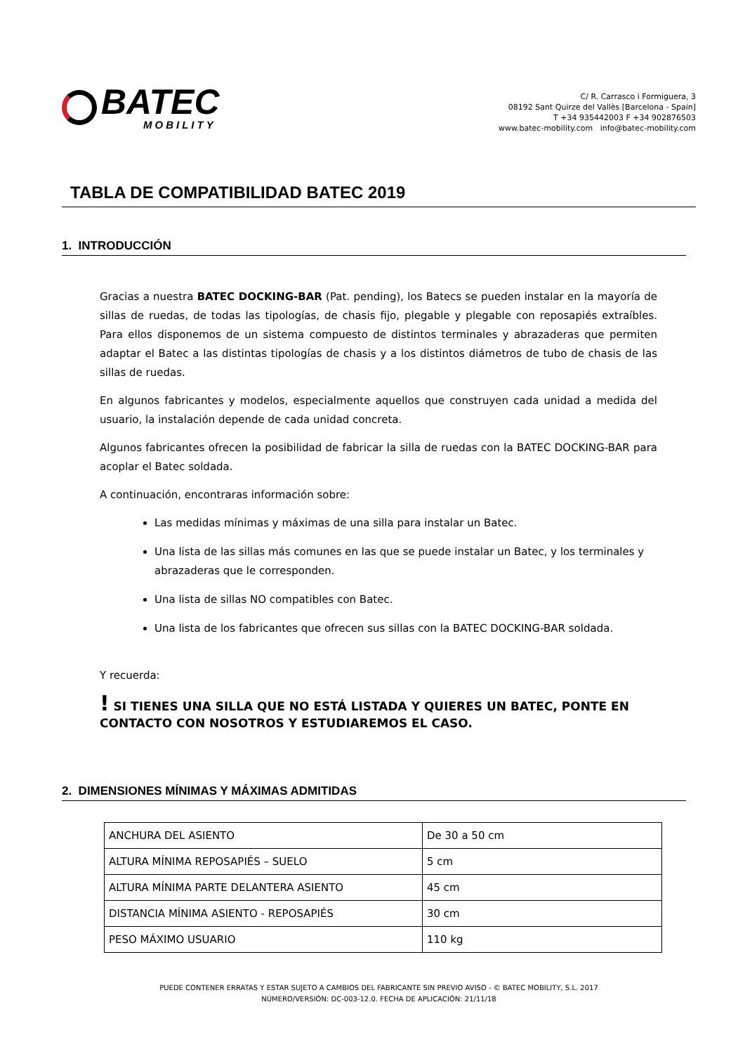BATEC
MOBILITY
C/ R. Carrasco i Formiguera, 3
08192 Sant Quirze del Vallès [Barcelona - Spain]
T +34 935442003 F +34 902876503
www.batec-mobility.com info@batec-mobility.com
TABLA DE COMPATIBILIDAD BATEC 2019
1. INTRODUCCIÓN
Gracias a nuestra BATEC DOCKING-BAR (Pat. pending), los Batecs se pueden instalar en la mayoría de sillas de ruedas, de todas las tipologías, de chasis fijo, plegable y plegable con reposapiés extraíbles. Para ellos disponemos de un sistema compuesto de distintos terminales y abrazaderas que permiten adaptar el Batec a las distintas tipologías de chasis y a los distintos diámetros de tubo de chasis de las sillas de ruedas.
En algunos fabricantes y modelos, especialmente aquellos que construyen cada unidad a medida del usuario, la instalación depende de cada unidad concreta.
Algunos fabricantes ofrecen la posibilidad de fabricar la silla de ruedas con la BATEC DOCKING-BAR para acoplar el Batec soldada.
A continuación, encontraras información sobre:
Las medidas mínimas y máximas de una silla para instalar un Batec.
Una lista de las sillas más comunes en las que se puede instalar un Batec, y los terminales y abrazaderas que le corresponden.
Una lista de sillas NO compatibles con Batec.
Una lista de los fabricantes que ofrecen sus sillas con la BATEC DOCKING-BAR soldada.
Y recuerda:
! SI TIENES UNA SILLA QUE NO ESTÁ LISTADA Y QUIERES UN BATEC, PONTE EN CONTACTO CON NOSOTROS Y ESTUDIAREMOS EL CASO.
2. DIMENSIONES MÍNIMAS Y MÁXIMAS ADMITIDAS
| ANCHURA DEL ASIENTO | De 30 a 50 cm |
| ALTURA MÍNIMA REPOSAPIÉS – SUELO | 5 cm |
| ALTURA MÍNIMA PARTE DELANTERA ASIENTO | 45 cm |
| DISTANCIA MÍNIMA ASIENTO - REPOSAPIÉS | 30 cm |
| PESO MÁXIMO USUARIO | 110 kg |
PUEDE CONTENER ERRATAS Y ESTAR SUJETO A CAMBIOS DEL FABRICANTE SIN PREVIO AVISO - © BATEC MOBILITY, S.L. 2017
NÚMERO/VERSIÓN: DC-003-12.0. FECHA DE APLICACIÓN: 21/11/18